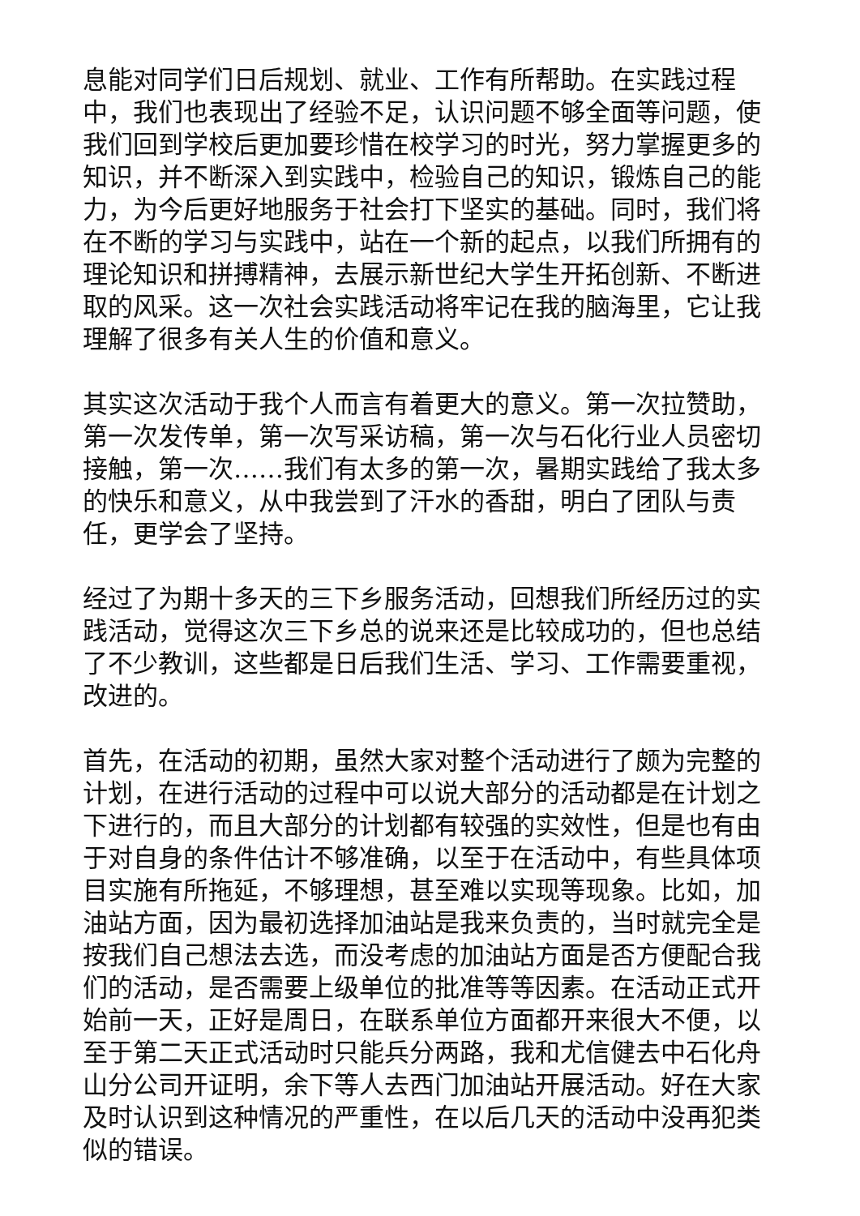息能对同学们日后规划、就业、工作有所帮助。在实践过程中，我们也表现出了经验不足，认识问题不够全面等问题，使我们回到学校后更加要珍惜在校学习的时光，努力掌握更多的知识，并不断深入到实践中，检验自己的知识，锻炼自己的能力，为今后更好地服务于社会打下坚实的基础。同时，我们将在不断的学习与实践中，站在一个新的起点，以我们所拥有的理论知识和拼搏精神，去展示新世纪大学生开拓创新、不断进取的风采。这一次社会实践活动将牢记在我的脑海里，它让我理解了很多有关人生的价值和意义。
其实这次活动于我个人而言有着更大的意义。第一次拉赞助，第一次发传单，第一次写采访稿，第一次与石化行业人员密切接触，第一次……我们有太多的第一次，暑期实践给了我太多的快乐和意义，从中我尝到了汗水的香甜，明白了团队与责任，更学会了坚持。
经过了为期十多天的三下乡服务活动，回想我们所经历过的实践活动，觉得这次三下乡总的说来还是比较成功的，但也总结了不少教训，这些都是日后我们生活、学习、工作需要重视，改进的。
首先，在活动的初期，虽然大家对整个活动进行了颇为完整的计划，在进行活动的过程中可以说大部分的活动都是在计划之下进行的，而且大部分的计划都有较强的实效性，但是也有由于对自身的条件估计不够准确，以至于在活动中，有些具体项目实施有所拖延，不够理想，甚至难以实现等现象。比如，加油站方面，因为最初选择加油站是我来负责的，当时就完全是按我们自己想法去选，而没考虑的加油站方面是否方便配合我们的活动，是否需要上级单位的批准等等因素。在活动正式开始前一天，正好是周日，在联系单位方面都开来很大不便，以至于第二天正式活动时只能兵分两路，我和尤信健去中石化舟山分公司开证明，余下等人去西门加油站开展活动。好在大家及时认识到这种情况的严重性，在以后几天的活动中没再犯类似的错误。